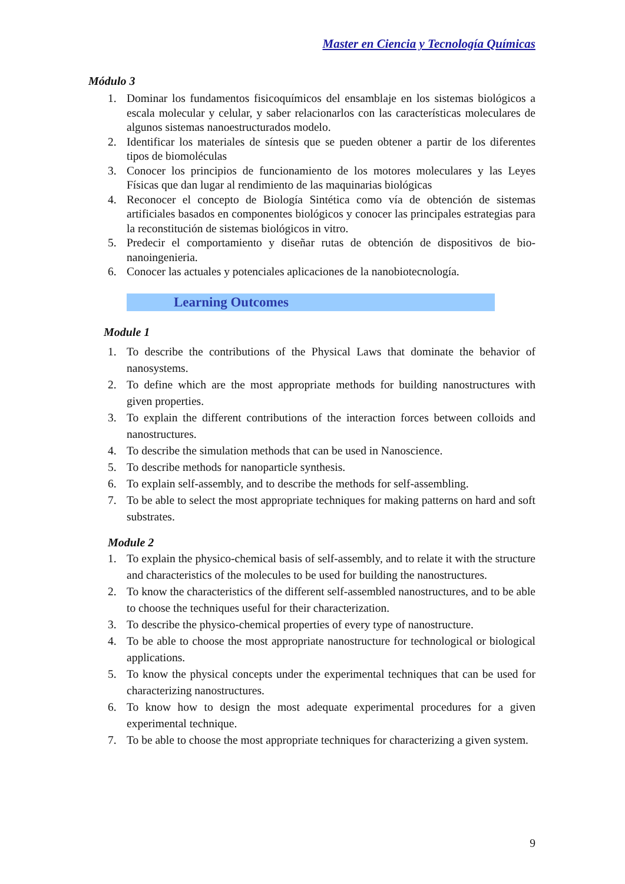Master en Ciencia y Tecnología Químicas
Módulo 3
1. Dominar los fundamentos fisicoquímicos del ensamblaje en los sistemas biológicos a escala molecular y celular, y saber relacionarlos con las características moleculares de algunos sistemas nanoestructurados modelo.
2. Identificar los materiales de síntesis que se pueden obtener a partir de los diferentes tipos de biomoléculas
3. Conocer los principios de funcionamiento de los motores moleculares y las Leyes Físicas que dan lugar al rendimiento de las maquinarias biológicas
4. Reconocer el concepto de Biología Sintética como vía de obtención de sistemas artificiales basados en componentes biológicos y conocer las principales estrategias para la reconstitución de sistemas biológicos in vitro.
5. Predecir el comportamiento y diseñar rutas de obtención de dispositivos de bio-nanoingenieria.
6. Conocer las actuales y potenciales aplicaciones de la nanobiotecnología.
Learning Outcomes
Module 1
1. To describe the contributions of the Physical Laws that dominate the behavior of nanosystems.
2. To define which are the most appropriate methods for building nanostructures with given properties.
3. To explain the different contributions of the interaction forces between colloids and nanostructures.
4. To describe the simulation methods that can be used in Nanoscience.
5. To describe methods for nanoparticle synthesis.
6. To explain self-assembly, and to describe the methods for self-assembling.
7. To be able to select the most appropriate techniques for making patterns on hard and soft substrates.
Module 2
1. To explain the physico-chemical basis of self-assembly, and to relate it with the structure and characteristics of the molecules to be used for building the nanostructures.
2. To know the characteristics of the different self-assembled nanostructures, and to be able to choose the techniques useful for their characterization.
3. To describe the physico-chemical properties of every type of nanostructure.
4. To be able to choose the most appropriate nanostructure for technological or biological applications.
5. To know the physical concepts under the experimental techniques that can be used for characterizing nanostructures.
6. To know how to design the most adequate experimental procedures for a given experimental technique.
7. To be able to choose the most appropriate techniques for characterizing a given system.
9